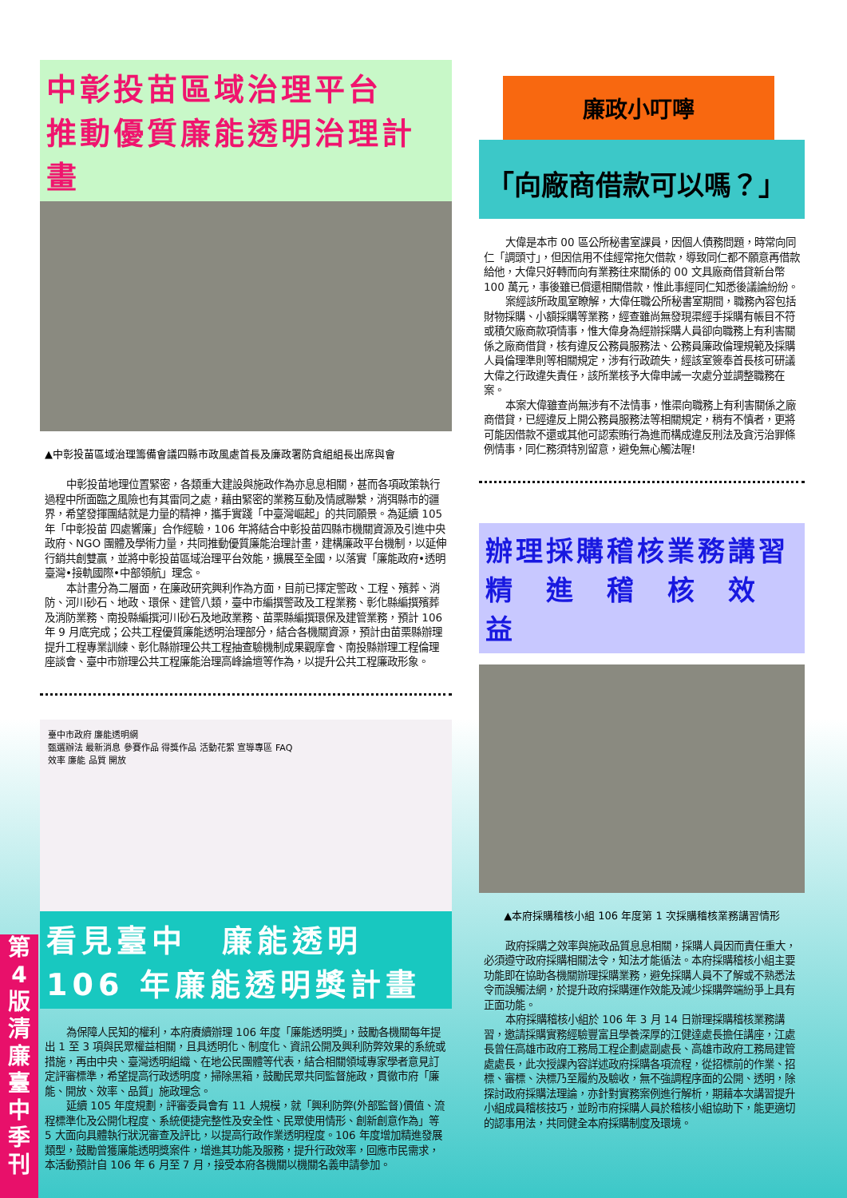中彰投苗區域治理平台
推動優質廉能透明治理計畫
▲中彰投苗區域治理籌備會議四縣市政風處首長及廉政署防貪組組長出席與會
中彰投苗地理位置緊密，各類重大建設與施政作為亦息息相關，甚而各項政策執行過程中所面臨之風險也有其雷同之處，藉由緊密的業務互動及情感聯繫，消弭縣市的疆界，希望發揮團結就是力量的精神，攜手實踐「中臺灣崛起」的共同願景。為延續 105 年「中彰投苗 四處響廉」合作經驗，106 年將結合中彰投苗四縣市機關資源及引進中央政府、NGO 團體及學術力量，共同推動優質廉能治理計畫，建構廉政平台機制，以延伸行銷共創雙贏，並將中彰投苗區域治理平台效能，擴展至全國，以落實「廉能政府•透明臺灣•接軌國際•中部領航」理念。
本計畫分為二層面，在廉政研究興利作為方面，目前已擇定警政、工程、殯葬、消防、河川砂石、地政、環保、建管八類，臺中市編撰警政及工程業務、彰化縣編撰殯葬及消防業務、南投縣編撰河川砂石及地政業務、苗栗縣編撰環保及建管業務，預計 106 年 9 月底完成；公共工程優質廉能透明治理部分，結合各機關資源，預計由苗栗縣辦理提升工程專業訓練、彰化縣辦理公共工程抽查驗機制成果觀摩會、南投縣辦理工程倫理座談會、臺中市辦理公共工程廉能治理高峰論壇等作為，以提升公共工程廉政形象。
臺中市政府 廉能透明網
甄選辦法 最新消息 參賽作品 得獎作品 活動花絮 宣導專區 FAQ
效率 廉能 品質 開放
看見臺中　廉能透明
106 年廉能透明獎計畫
為保障人民知的權利，本府賡續辦理 106 年度「廉能透明獎」，鼓勵各機關每年提出 1 至 3 項與民眾權益相關，且具透明化、制度化、資訊公開及興利防弊效果的系統或措施，再由中央、臺灣透明組織、在地公民團體等代表，結合相關領域專家學者意見訂定評審標準，希望提高行政透明度，掃除黑箱，鼓勵民眾共同監督施政，貫徹市府「廉能、開放、效率、品質」施政理念。
延續 105 年度規劃，評審委員會有 11 人規模，就「興利防弊(外部監督)價值、流程標準化及公開化程度、系統便捷完整性及安全性、民眾使用情形、創新創意作為」等 5 大面向具體執行狀況審查及評比，以提高行政作業透明程度。106 年度增加精進發展類型，鼓勵曾獲廉能透明獎案件，增進其功能及服務，提升行政效率，回應市民需求，本活動預計自 106 年 6 月至 7 月，接受本府各機關以機關名義申請參加。
廉政小叮嚀
「向廠商借款可以嗎？」
大偉是本市 00 區公所秘書室課員，因個人債務問題，時常向同仁「調頭寸」，但因信用不佳經常拖欠借款，導致同仁都不願意再借款給他，大偉只好轉而向有業務往來關係的 00 文具廠商借貸新台幣 100 萬元，事後雖已償還相關借款，惟此事經同仁知悉後議論紛紛。
案經該所政風室瞭解，大偉任職公所秘書室期間，職務內容包括財物採購、小額採購等業務，經查雖尚無發現渠經手採購有帳目不符或積欠廠商款項情事，惟大偉身為經辦採購人員卻向職務上有利害關係之廠商借貸，核有違反公務員服務法、公務員廉政倫理規範及採購人員倫理準則等相關規定，涉有行政疏失，經該室簽奉首長核可研議大偉之行政違失責任，該所業核予大偉申誡一次處分並調整職務在案。
本案大偉雖查尚無涉有不法情事，惟渠向職務上有利害關係之廠商借貸，已經違反上開公務員服務法等相關規定，稍有不慎者，更將可能因借款不還或其他可認索賄行為進而構成違反刑法及貪污治罪條例情事，同仁務須特別留意，避免無心觸法喔!
辦理採購稽核業務講習
精　進　稽　核　效　益
▲本府採購稽核小組 106 年度第 1 次採購稽核業務講習情形
政府採購之效率與施政品質息息相關，採購人員因而責任重大，必須遵守政府採購相關法令，知法才能循法。本府採購稽核小組主要功能即在協助各機關辦理採購業務，避免採購人員不了解或不熟悉法令而誤觸法網，於提升政府採購運作效能及減少採購弊端紛爭上具有正面功能。
本府採購稽核小組於 106 年 3 月 14 日辦理採購稽核業務講習，邀請採購實務經驗豐富且學養深厚的江健達處長擔任講座，江處長曾任高雄市政府工務局工程企劃處副處長、高雄市政府工務局建管處處長，此次授課內容詳述政府採購各項流程，從招標前的作業、招標、審標、決標乃至履約及驗收，無不強調程序面的公開、透明，除探討政府採購法理論，亦針對實務案例進行解析，期藉本次講習提升小組成員稽核技巧，並盼市府採購人員於稽核小組協助下，能更適切的認事用法，共同健全本府採購制度及環境。
第
4
版
清
廉
臺
中
季
刊